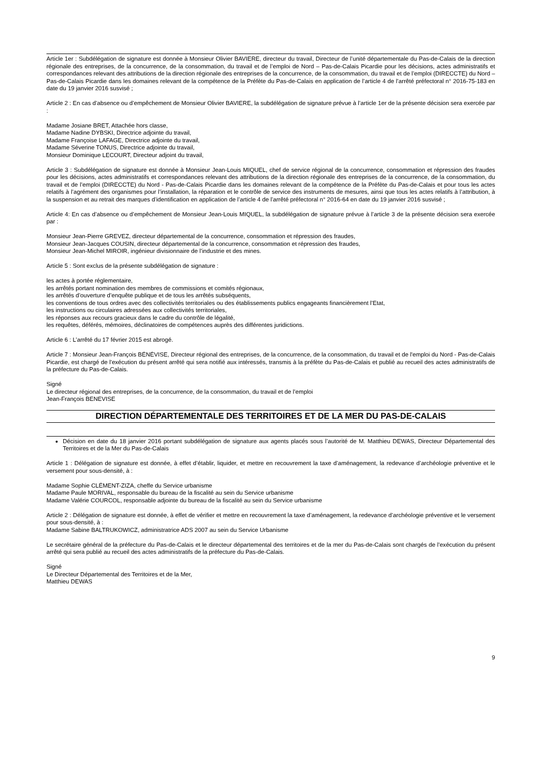Article 1er : Subdélégation de signature est donnée à Monsieur Olivier BAVIERE, directeur du travail, Directeur de l’unité départementale du Pas-de-Calais de la direction régionale des entreprises, de la concurrence, de la consommation, du travail et de l’emploi de Nord – Pas-de-Calais Picardie pour les décisions, actes administratifs et correspondances relevant des attributions de la direction régionale des entreprises de la concurrence, de la consommation, du travail et de l’emploi (DIRECCTE) du Nord – Pas-de-Calais Picardie dans les domaines relevant de la compétence de la Préfète du Pas-de-Calais en application de l’article 4 de l’arrêté préfectoral n° 2016-75-183 en date du 19 janvier 2016 susvisé ;
Article 2 : En cas d’absence ou d’empêchement de Monsieur Olivier BAVIERE, la subdélégation de signature prévue à l’article 1er de la présente décision sera exercée par :
Madame Josiane BRET, Attachée hors classe,
Madame Nadine DYBSKI, Directrice adjointe du travail,
Madame Françoise LAFAGE, Directrice adjointe du travail,
Madame Séverine TONUS, Directrice adjointe du travail,
Monsieur Dominique LECOURT, Directeur adjoint du travail,
Article 3 : Subdélégation de signature est donnée à Monsieur Jean-Louis MIQUEL, chef de service régional de la concurrence, consommation et répression des fraudes pour les décisions, actes administratifs et correspondances relevant des attributions de la direction régionale des entreprises de la concurrence, de la consommation, du travail et de l’emploi (DIRECCTE) du Nord - Pas-de-Calais Picardie dans les domaines relevant de la compétence de la Préfète du Pas-de-Calais et pour tous les actes relatifs à l’agrément des organismes pour l’installation, la réparation et le contrôle de service des instruments de mesures, ainsi que tous les actes relatifs à l’attribution, à la suspension et au retrait des marques d’identification en application de l’article 4 de l’arrêté préfectoral n° 2016-64 en date du 19 janvier 2016 susvisé ;
Article 4: En cas d’absence ou d’empêchement de Monsieur Jean-Louis MIQUEL, la subdélégation de signature prévue à l’article 3 de la présente décision sera exercée par :
Monsieur Jean-Pierre GREVEZ, directeur départemental de la concurrence, consommation et répression des fraudes,
Monsieur Jean-Jacques COUSIN, directeur départemental de la concurrence, consommation et répression des fraudes,
Monsieur Jean-Michel MIROIR, ingénieur divisionnaire de l’industrie et des mines.
Article 5 : Sont exclus de la présente subdélégation de signature :
les actes à portée réglementaire,
les arrêtés portant nomination des membres de commissions et comités régionaux,
les arrêtés d’ouverture d’enquête publique et de tous les arrêtés subséquents,
les conventions de tous ordres avec des collectivités territoriales ou des établissements publics engageants financièrement l’Etat,
les instructions ou circulaires adressées aux collectivités territoriales,
les réponses aux recours gracieux dans le cadre du contrôle de légalité,
les requêtes, déférés, mémoires, déclinatoires de compétences auprès des différentes juridictions.
Article 6 : L’arrêté du 17 février 2015 est abrogé.
Article 7 : Monsieur Jean-François BÉNÉVISE, Directeur régional des entreprises, de la concurrence, de la consommation, du travail et de l'emploi du Nord - Pas-de-Calais Picardie, est chargé de l'exécution du présent arrêté qui sera notifié aux intéressés, transmis à la préfète du Pas-de-Calais et publié au recueil des actes administratifs de la préfecture du Pas-de-Calais.
Signé
Le directeur régional des entreprises, de la concurrence, de la consommation, du travail et de l’emploi
Jean-François BENEVISE
DIRECTION DÉPARTEMENTALE DES TERRITOIRES ET DE LA MER DU PAS-DE-CALAIS
Décision en date du 18 janvier 2016 portant subdélégation de signature aux agents placés sous l’autorité de M. Matthieu DEWAS, Directeur Départemental des Territoires et de la Mer du Pas-de-Calais
Article 1 : Délégation de signature est donnée, à effet d’établir, liquider, et mettre en recouvrement la taxe d’aménagement, la redevance d’archéologie préventive et le versement pour sous-densité, à :
Madame Sophie CLÉMENT-ZIZA, cheffe du Service urbanisme
Madame Paule MORIVAL, responsable du bureau de la fiscalité au sein du Service urbanisme
Madame Valérie COURCOL, responsable adjointe du bureau de la fiscalité au sein du Service urbanisme
Article 2 : Délégation de signature est donnée, à effet de vérifier et mettre en recouvrement la taxe d’aménagement, la redevance d’archéologie préventive et le versement pour sous-densité, à :
Madame Sabine BALTRUKOWICZ, administratrice ADS 2007 au sein du Service Urbanisme
Le secrétaire général de la préfecture du Pas-de-Calais et le directeur départemental des territoires et de la mer du Pas-de-Calais sont chargés de l'exécution du présent arrêté qui sera publié au recueil des actes administratifs de la préfecture du Pas-de-Calais.
Signé
Le Directeur Départemental des Territoires et de la Mer,
Matthieu DEWAS
9